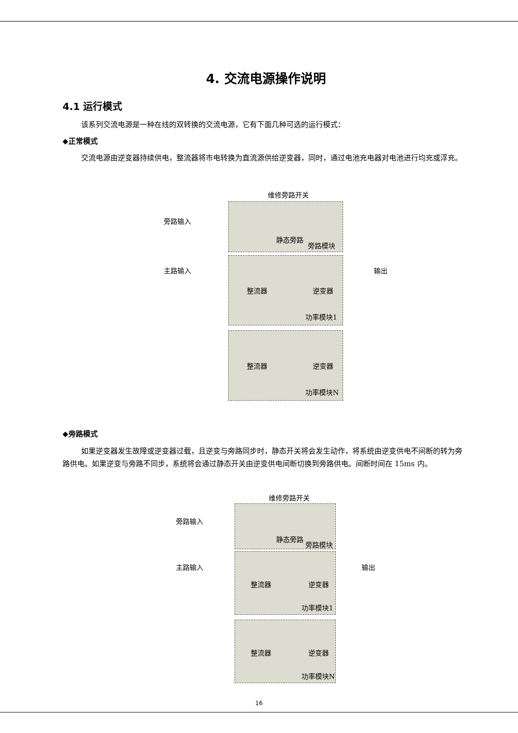4. 交流电源操作说明
4.1 运行模式
该系列交流电源是一种在线的双转换的交流电源，它有下面几种可选的运行模式：
◆正常模式
交流电源由逆变器持续供电，整流器将市电转换为直流源供给逆变器，同时，通过电池充电器对电池进行均充或浮充。
维修旁路开关
旁路输入
静态旁路
旁路模块
主路输入 输出
整流器 逆变器
功率模块1
整流器 逆变器
功率模块N
◆旁路模式
如果逆变器发生故障或逆变器过载，且逆变与旁路同步时，静态开关将会发生动作，将系统由逆变供电不间断的转为旁路供电。如果逆变与旁路不同步，系统将会通过静态开关由逆变供电间断切换到旁路供电。间断时间在 15ms 内。
维修旁路开关
旁路输入
静态旁路
旁路模块
主路输入 输出
整流器 逆变器
功率模块1
整流器 逆变器
功率模块N
16